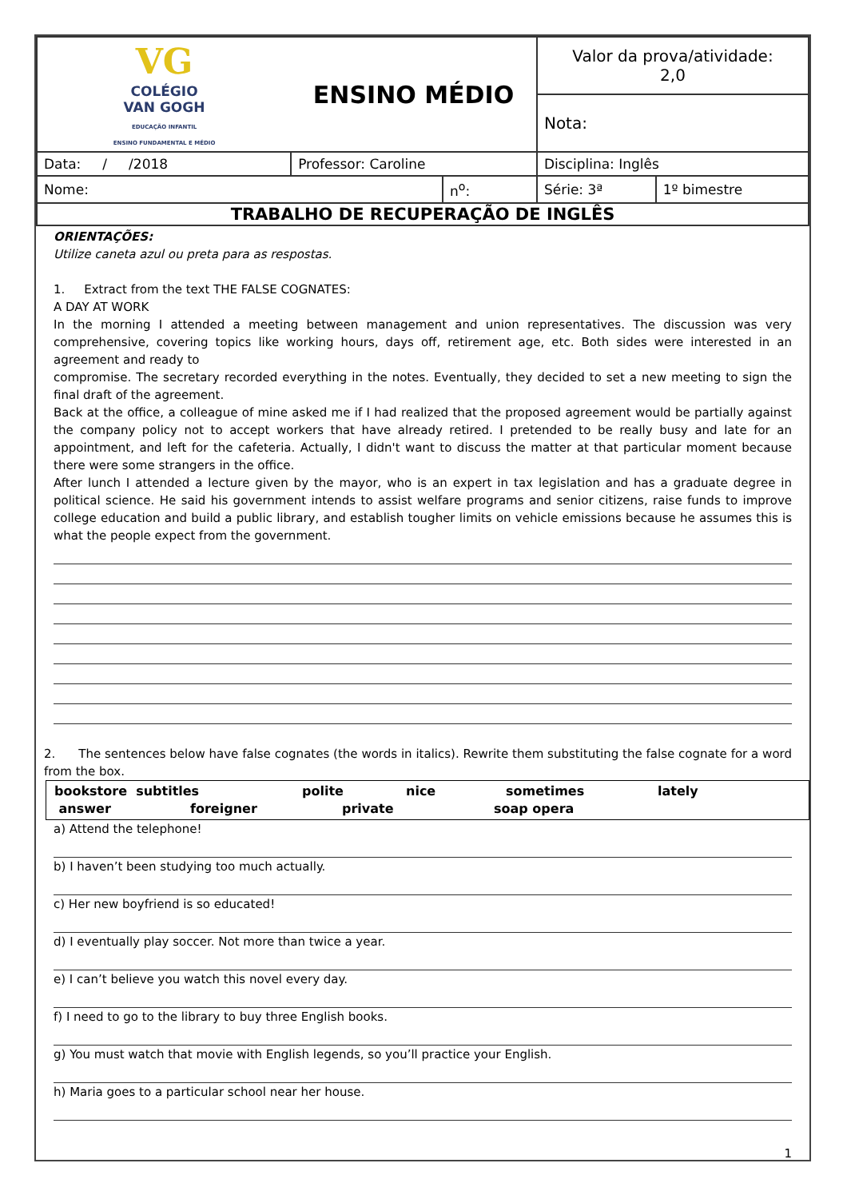| VG COLÉGIO VAN GOGH EDUCAÇÃO INFANTIL ENSINO FUNDAMENTAL E MÉDIO | ENSINO MÉDIO | | Valor da prova/atividade: 2,0 | |
| | | | Nota: | |
| Data: / /2018 | Professor: Caroline | | Disciplina: Inglês | |
| Nome: | | n<sup>o</sup>: | Série: 3ª | 1º bimestre |
| TRABALHO DE RECUPERAÇÃO DE INGLÊS | | | | |
ORIENTAÇÕES:
Utilize caneta azul ou preta para as respostas.
1. Extract from the text THE FALSE COGNATES:
A DAY AT WORK
In the morning I attended a meeting between management and union representatives. The discussion was very comprehensive, covering topics like working hours, days off, retirement age, etc. Both sides were interested in an agreement and ready to
compromise. The secretary recorded everything in the notes. Eventually, they decided to set a new meeting to sign the final draft of the agreement.
Back at the office, a colleague of mine asked me if I had realized that the proposed agreement would be partially against the company policy not to accept workers that have already retired. I pretended to be really busy and late for an appointment, and left for the cafeteria. Actually, I didn't want to discuss the matter at that particular moment because there were some strangers in the office.
After lunch I attended a lecture given by the mayor, who is an expert in tax legislation and has a graduate degree in political science. He said his government intends to assist welfare programs and senior citizens, raise funds to improve college education and build a public library, and establish tougher limits on vehicle emissions because he assumes this is what the people expect from the government.
2. The sentences below have false cognates (the words in italics). Rewrite them substituting the false cognate for a word from the box.
bookstore subtitles polite nice sometimes lately
answer foreigner private soap opera
a) Attend the telephone!
b) I haven’t been studying too much actually.
c) Her new boyfriend is so educated!
d) I eventually play soccer. Not more than twice a year.
e) I can’t believe you watch this novel every day.
f) I need to go to the library to buy three English books.
g) You must watch that movie with English legends, so you’ll practice your English.
h) Maria goes to a particular school near her house.
1